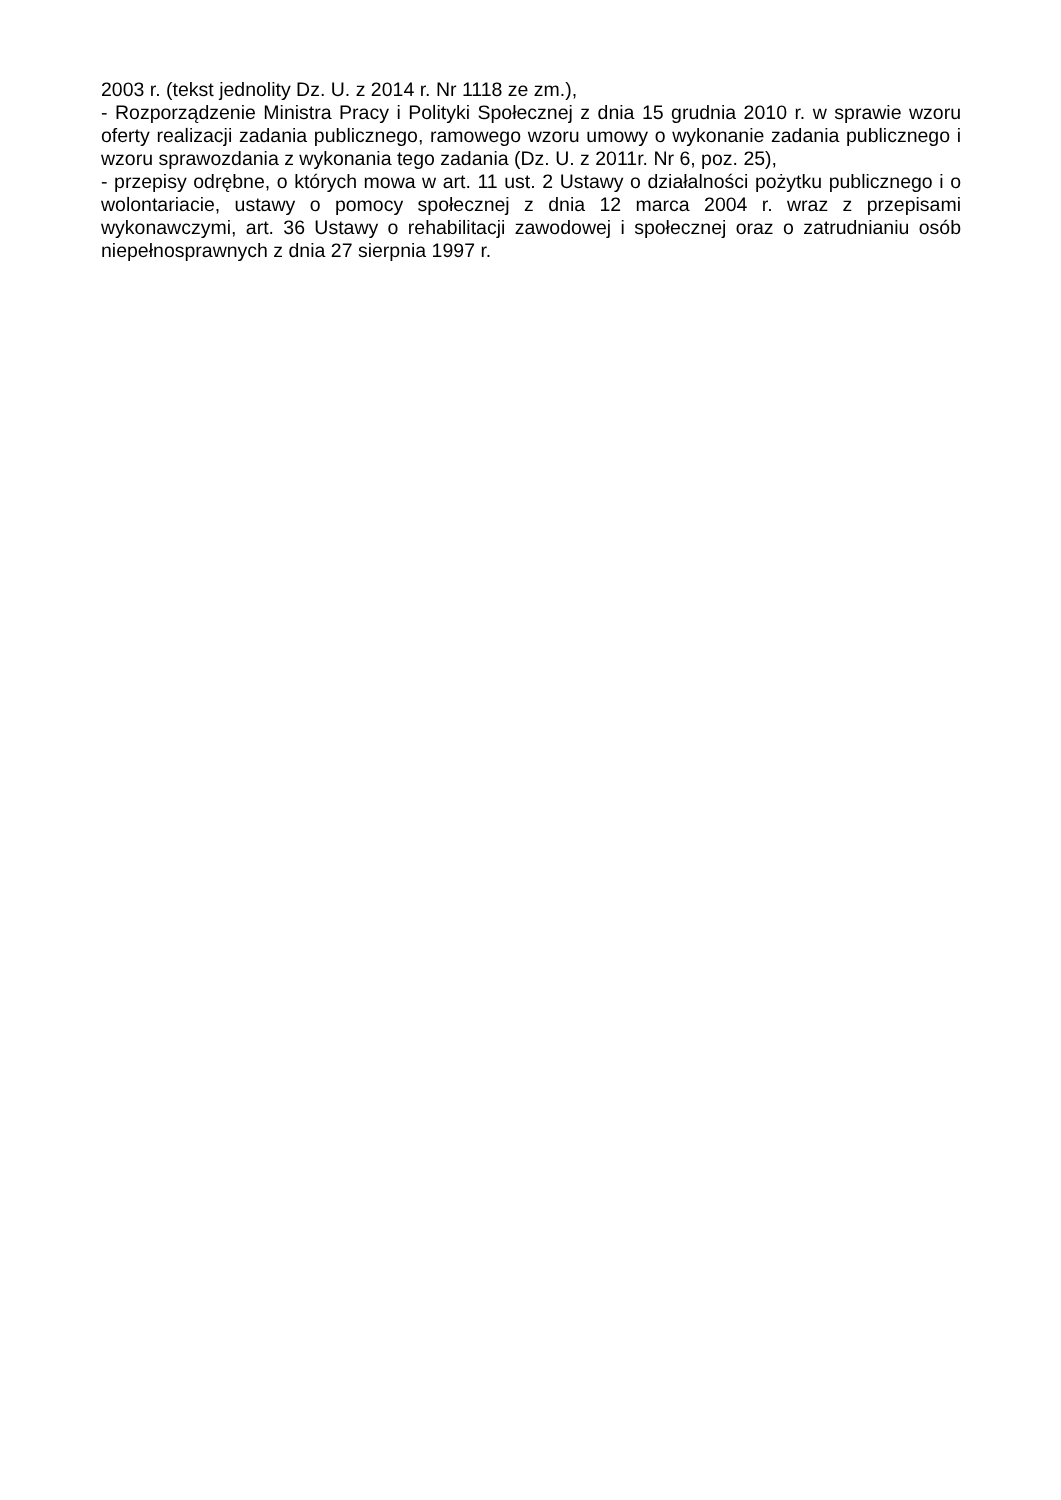2003 r. (tekst jednolity Dz. U. z 2014 r. Nr 1118 ze zm.),
- Rozporządzenie Ministra Pracy i Polityki Społecznej z dnia 15 grudnia 2010 r. w sprawie wzoru oferty realizacji zadania publicznego, ramowego wzoru umowy o wykonanie zadania publicznego i wzoru sprawozdania z wykonania tego zadania (Dz. U. z 2011r. Nr 6, poz. 25),
- przepisy odrębne, o których mowa w art. 11 ust. 2 Ustawy o działalności pożytku publicznego i o wolontariacie, ustawy o pomocy społecznej z dnia 12 marca 2004 r. wraz z przepisami wykonawczymi, art. 36 Ustawy o rehabilitacji zawodowej i społecznej oraz o zatrudnianiu osób niepełnosprawnych z dnia 27 sierpnia 1997 r.